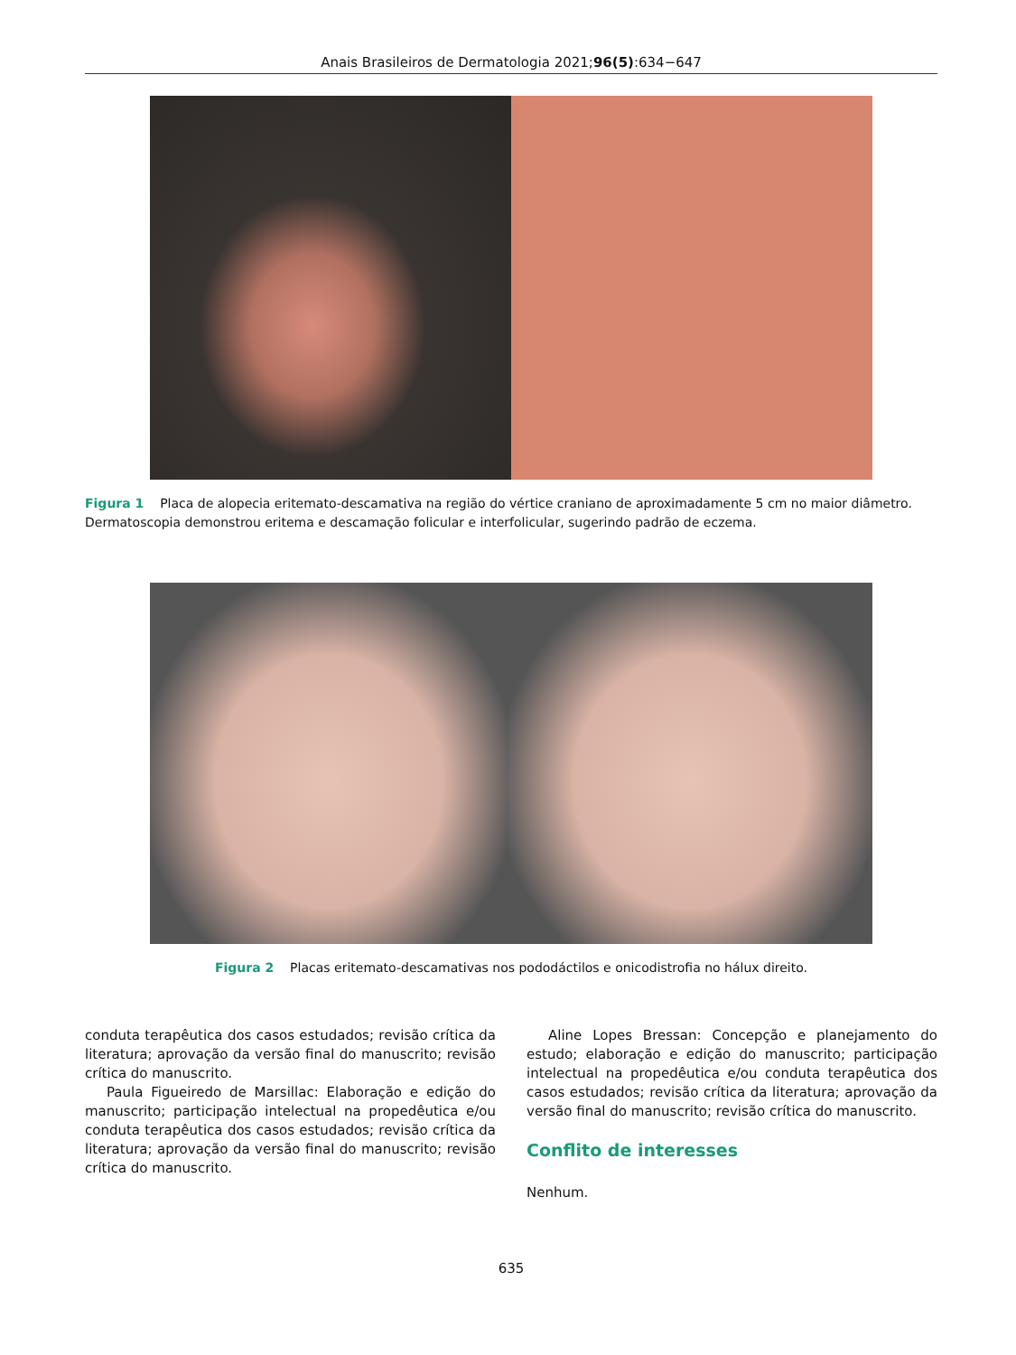Anais Brasileiros de Dermatologia 2021;96(5):634−647
Figura 1 Placa de alopecia eritemato-descamativa na região do vértice craniano de aproximadamente 5 cm no maior diâmetro. Dermatoscopia demonstrou eritema e descamação folicular e interfolicular, sugerindo padrão de eczema.
Figura 2 Placas eritemato-descamativas nos pododáctilos e onicodistrofia no hálux direito.
conduta terapêutica dos casos estudados; revisão crítica da literatura; aprovação da versão final do manuscrito; revisão crítica do manuscrito.
Paula Figueiredo de Marsillac: Elaboração e edição do manuscrito; participação intelectual na propedêutica e/ou conduta terapêutica dos casos estudados; revisão crítica da literatura; aprovação da versão final do manuscrito; revisão crítica do manuscrito.
Aline Lopes Bressan: Concepção e planejamento do estudo; elaboração e edição do manuscrito; participação intelectual na propedêutica e/ou conduta terapêutica dos casos estudados; revisão crítica da literatura; aprovação da versão final do manuscrito; revisão crítica do manuscrito.
Conflito de interesses
Nenhum.
635